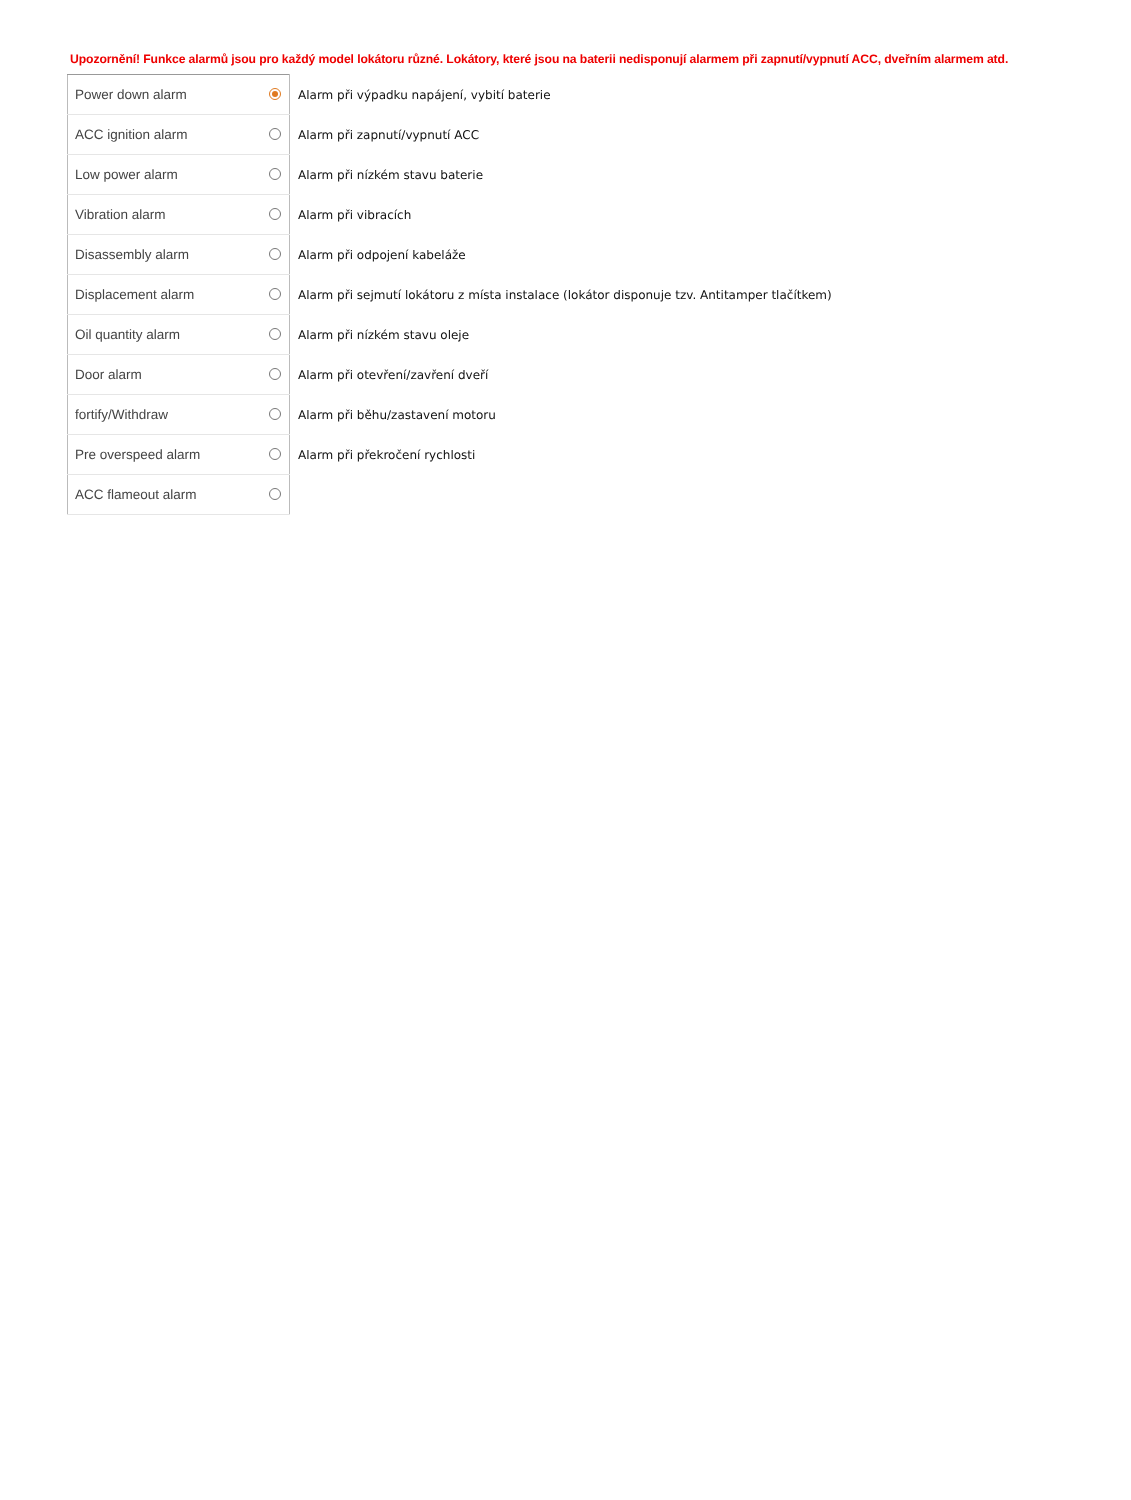Upozornění! Funkce alarmů jsou pro každý model lokátoru různé. Lokátory, které jsou na baterii nedisponují alarmem při zapnutí/vypnutí ACC, dveřním alarmem atd.
| Power down alarm | | Alarm při výpadku napájení, vybití baterie |
| ACC ignition alarm | | Alarm při zapnutí/vypnutí ACC |
| Low power alarm | | Alarm při nízkém stavu baterie |
| Vibration alarm | | Alarm při vibracích |
| Disassembly alarm | | Alarm při odpojení kabeláže |
| Displacement alarm | | Alarm při sejmutí lokátoru z místa instalace (lokátor disponuje tzv. Antitamper tlačítkem) |
| Oil quantity alarm | | Alarm při nízkém stavu oleje |
| Door alarm | | Alarm při otevření/zavření dveří |
| fortify/Withdraw | | Alarm při běhu/zastavení motoru |
| Pre overspeed alarm | | Alarm při překročení rychlosti |
| ACC flameout alarm | | |